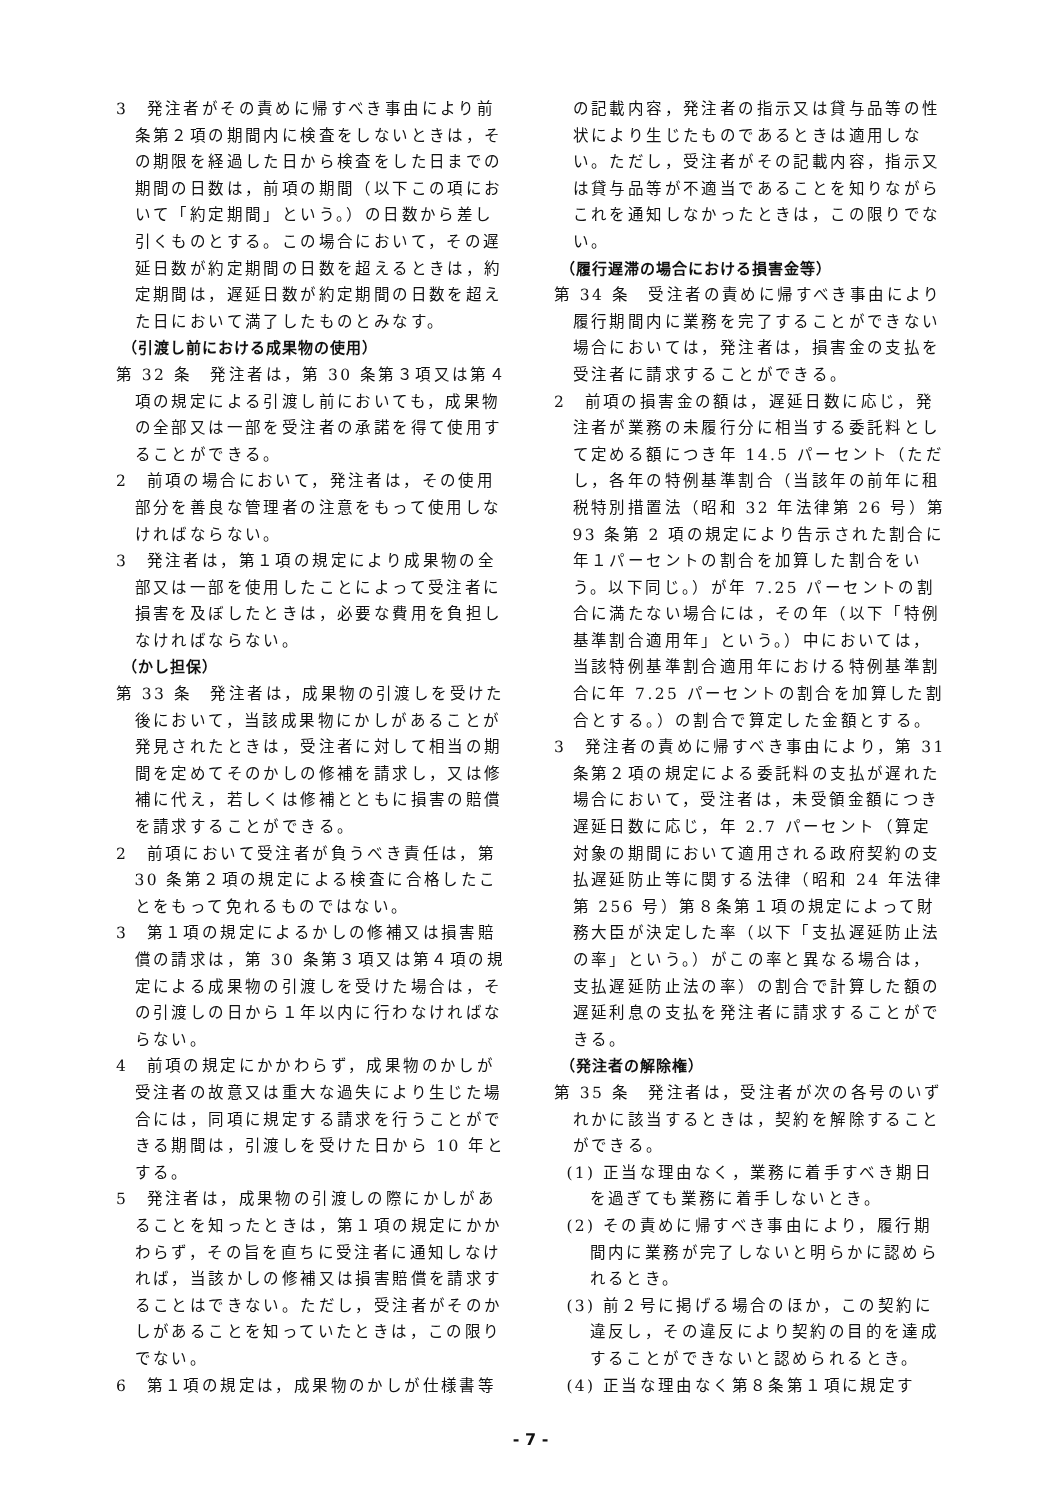3　発注者がその責めに帰すべき事由により前条第２項の期間内に検査をしないときは，その期限を経過した日から検査をした日までの期間の日数は，前項の期間（以下この項において「約定期間」という。）の日数から差し引くものとする。この場合において，その遅延日数が約定期間の日数を超えるときは，約定期間は，遅延日数が約定期間の日数を超えた日において満了したものとみなす。
（引渡し前における成果物の使用）
第 32 条　発注者は，第 30 条第３項又は第４項の規定による引渡し前においても，成果物の全部又は一部を受注者の承諾を得て使用することができる。
2　前項の場合において，発注者は，その使用部分を善良な管理者の注意をもって使用しなければならない。
3　発注者は，第１項の規定により成果物の全部又は一部を使用したことによって受注者に損害を及ぼしたときは，必要な費用を負担しなければならない。
（かし担保）
第 33 条　発注者は，成果物の引渡しを受けた後において，当該成果物にかしがあることが発見されたときは，受注者に対して相当の期間を定めてそのかしの修補を請求し，又は修補に代え，若しくは修補とともに損害の賠償を請求することができる。
2　前項において受注者が負うべき責任は，第 30 条第２項の規定による検査に合格したことをもって免れるものではない。
3　第１項の規定によるかしの修補又は損害賠償の請求は，第 30 条第３項又は第４項の規定による成果物の引渡しを受けた場合は，その引渡しの日から１年以内に行わなければならない。
4　前項の規定にかかわらず，成果物のかしが受注者の故意又は重大な過失により生じた場合には，同項に規定する請求を行うことができる期間は，引渡しを受けた日から 10 年とする。
5　発注者は，成果物の引渡しの際にかしがあることを知ったときは，第１項の規定にかかわらず，その旨を直ちに受注者に通知しなければ，当該かしの修補又は損害賠償を請求することはできない。ただし，受注者がそのかしがあることを知っていたときは，この限りでない。
6　第１項の規定は，成果物のかしが仕様書等
の記載内容，発注者の指示又は貸与品等の性状により生じたものであるときは適用しない。ただし，受注者がその記載内容，指示又は貸与品等が不適当であることを知りながらこれを通知しなかったときは，この限りでない。
（履行遅滞の場合における損害金等）
第 34 条　受注者の責めに帰すべき事由により履行期間内に業務を完了することができない場合においては，発注者は，損害金の支払を受注者に請求することができる。
2　前項の損害金の額は，遅延日数に応じ，発注者が業務の未履行分に相当する委託料として定める額につき年 14.5 パーセント（ただし，各年の特例基準割合（当該年の前年に租税特別措置法（昭和 32 年法律第 26 号）第 93 条第 2 項の規定により告示された割合に年１パーセントの割合を加算した割合をいう。以下同じ。）が年 7.25 パーセントの割合に満たない場合には，その年（以下「特例基準割合適用年」という。）中においては，当該特例基準割合適用年における特例基準割合に年 7.25 パーセントの割合を加算した割合とする。）の割合で算定した金額とする。
3　発注者の責めに帰すべき事由により，第 31 条第２項の規定による委託料の支払が遅れた場合において，受注者は，未受領金額につき遅延日数に応じ，年 2.7 パーセント（算定対象の期間において適用される政府契約の支払遅延防止等に関する法律（昭和 24 年法律第 256 号）第８条第１項の規定によって財務大臣が決定した率（以下「支払遅延防止法の率」という。）がこの率と異なる場合は，支払遅延防止法の率）の割合で計算した額の遅延利息の支払を発注者に請求することができる。
（発注者の解除権）
第 35 条　発注者は，受注者が次の各号のいずれかに該当するときは，契約を解除することができる。
(1) 正当な理由なく，業務に着手すべき期日を過ぎても業務に着手しないとき。
(2) その責めに帰すべき事由により，履行期間内に業務が完了しないと明らかに認められるとき。
(3) 前２号に掲げる場合のほか，この契約に違反し，その違反により契約の目的を達成することができないと認められるとき。
(4) 正当な理由なく第８条第１項に規定す
- 7 -